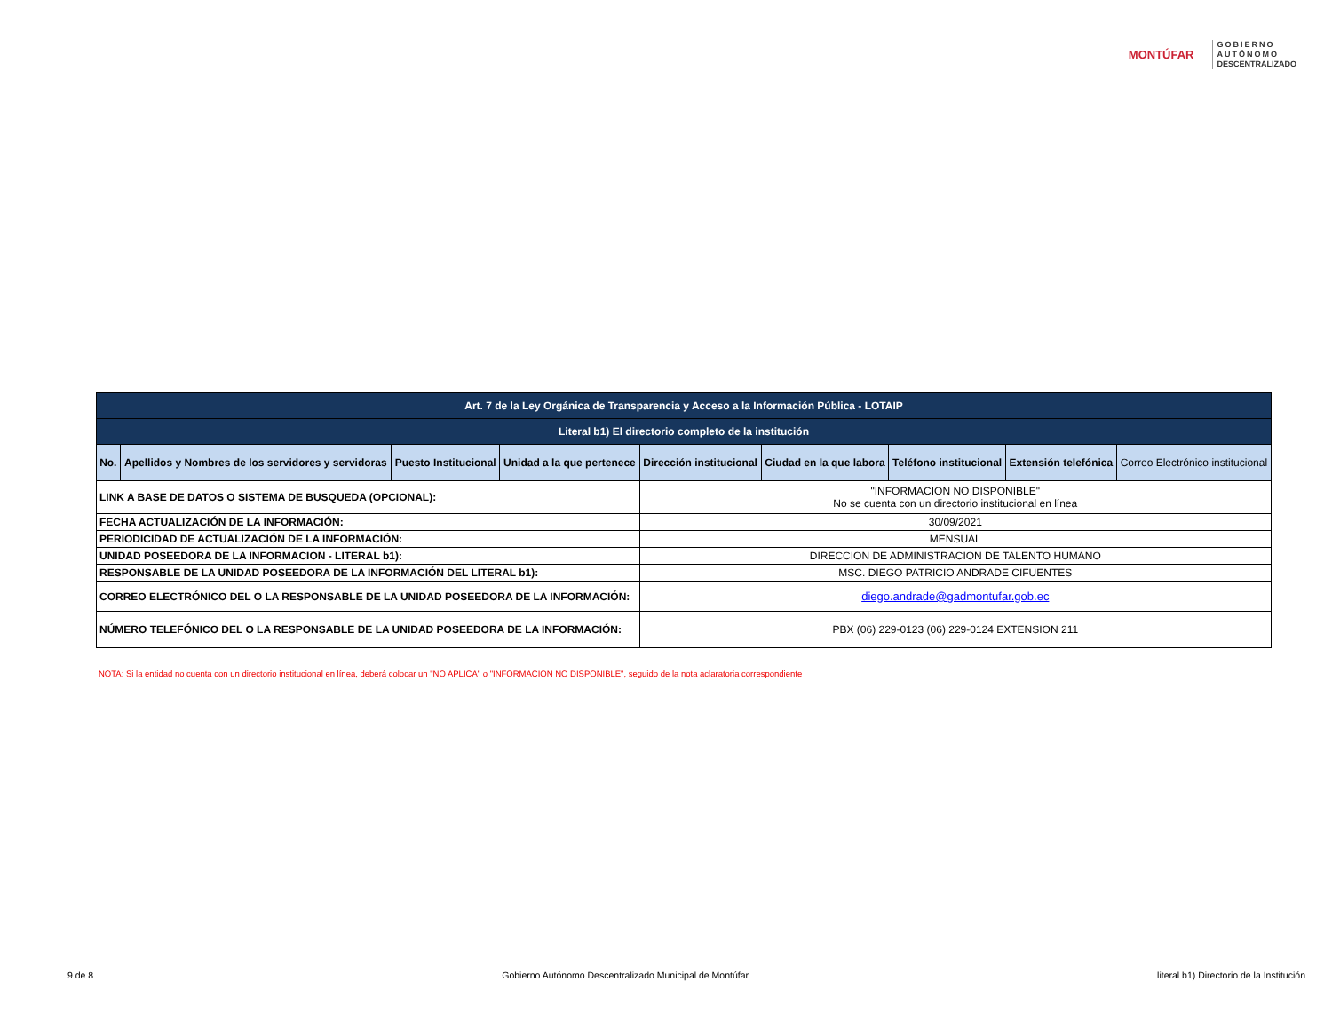MONTÚFAR
GOBIERNO
AUTÓNOMO
DESCENTRALIZADO
| Art. 7 de la Ley Orgánica de Transparencia y Acceso a la Información Pública - LOTAIP | | | | | | | | |
| Literal b1) El directorio completo de la institución | | | | | | | | |
| No. | Apellidos y Nombres de los servidores y servidoras | Puesto Institucional | Unidad a la que pertenece | Dirección institucional | Ciudad en la que labora | Teléfono institucional | Extensión telefónica | Correo Electrónico institucional |
| LINK A BASE DE DATOS O SISTEMA DE BUSQUEDA (OPCIONAL): | | | | "INFORMACION NO DISPONIBLE" No se cuenta con un directorio institucional en línea | | | | |
| FECHA ACTUALIZACIÓN DE LA INFORMACIÓN: | | | | 30/09/2021 | | | | |
| PERIODICIDAD DE ACTUALIZACIÓN DE LA INFORMACIÓN: | | | | MENSUAL | | | | |
| UNIDAD POSEEDORA DE LA INFORMACION - LITERAL b1): | | | | DIRECCION DE ADMINISTRACION DE TALENTO HUMANO | | | | |
| RESPONSABLE DE LA UNIDAD POSEEDORA DE LA INFORMACIÓN DEL LITERAL b1): | | | | MSC. DIEGO PATRICIO ANDRADE CIFUENTES | | | | |
| CORREO ELECTRÓNICO DEL O LA RESPONSABLE DE LA UNIDAD POSEEDORA DE LA INFORMACIÓN: | | | | diego.andrade@gadmontufar.gob.ec | | | | |
| NÚMERO TELEFÓNICO DEL O LA RESPONSABLE DE LA UNIDAD POSEEDORA DE LA INFORMACIÓN: | | | | PBX (06) 229-0123 (06) 229-0124 EXTENSION 211 | | | | |
NOTA: Si la entidad no cuenta con un directorio institucional en línea, deberá colocar un "NO APLICA" o "INFORMACION NO DISPONIBLE", seguido de la nota aclaratoria correspondiente
9 de 8 Gobierno Autónomo Descentralizado Municipal de Montúfar literal b1) Directorio de la Institución